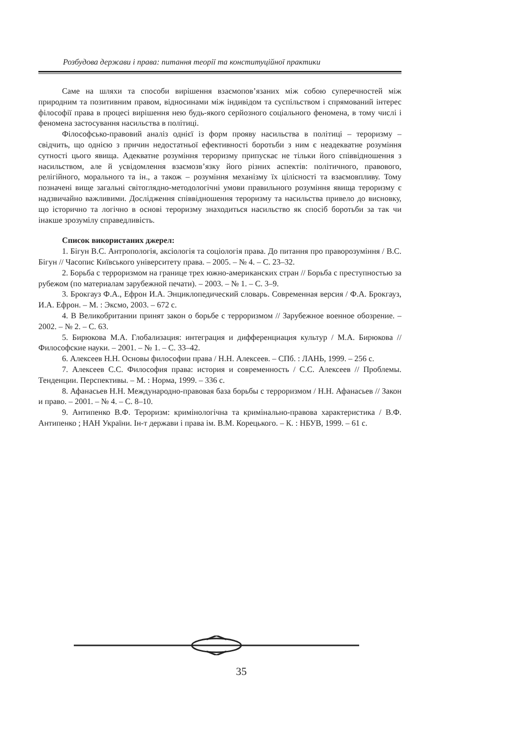Розбудова держави і права: питання теорії та конституційної практики
Саме на шляхи та способи вирішення взаємопов’язаних між собою суперечностей між природним та позитивним правом, відносинами між індивідом та суспільством і спрямований інтерес філософії права в процесі вирішення нею будь-якого серйозного соціального феномена, в тому числі і феномена застосування насильства в політиці.
Філософсько-правовий аналіз однієї із форм прояву насильства в політиці – тероризму – свідчить, що однією з причин недостатньої ефективності боротьби з ним є неадекватне розуміння сутності цього явища. Адекватне розуміння тероризму припускає не тільки його співвідношення з насильством, але й усвідомлення взаємозв’язку його різних аспектів: політичного, правового, релігійного, морального та ін., а також – розуміння механізму їх цілісності та взаємовпливу. Тому позначені вище загальні світоглядно-методологічні умови правильного розуміння явища тероризму є надзвичайно важливими. Дослідження співвідношення тероризму та насильства привело до висновку, що історично та логічно в основі тероризму знаходиться насильство як спосіб боротьби за так чи інакше зрозумілу справедливість.
Список використаних джерел:
1. Бігун В.С. Антропологія, аксіологія та соціологія права. До питання про праворозуміння / В.С. Бігун // Часопис Київського університету права. – 2005. – № 4. – С. 23–32.
2. Борьба с терроризмом на границе трех южно-американских стран // Борьба с преступностью за рубежом (по материалам зарубежной печати). – 2003. – № 1. – С. 3–9.
3. Брокгауз Ф.А., Ефрон И.А. Энциклопедический словарь. Современная версия / Ф.А. Брокгауз, И.А. Ефрон. – М. : Эксмо, 2003. – 672 с.
4. В Великобритании принят закон о борьбе с терроризмом // Зарубежное военное обозрение. – 2002. – № 2. – С. 63.
5. Бирюкова М.А. Глобализация: интеграция и дифференциация культур / М.А. Бирюкова // Философские науки. – 2001. – № 1. – С. 33–42.
6. Алексеев Н.Н. Основы философии права / Н.Н. Алексеев. – СПб. : ЛАНЬ, 1999. – 256 с.
7. Алексеев С.С. Философия права: история и современность / С.С. Алексеев // Проблемы. Тенденции. Перспективы. – М. : Норма, 1999. – 336 с.
8. Афанасьев Н.Н. Международно-правовая база борьбы с терроризмом / Н.Н. Афанасьев // Закон и право. – 2001. – № 4. – С. 8–10.
9. Антипенко В.Ф. Тероризм: кримінологічна та кримінально-правова характеристика / В.Ф. Антипенко ; НАН України. Ін-т держави і права ім. В.М. Корецького. – К. : НБУВ, 1999. – 61 с.
35